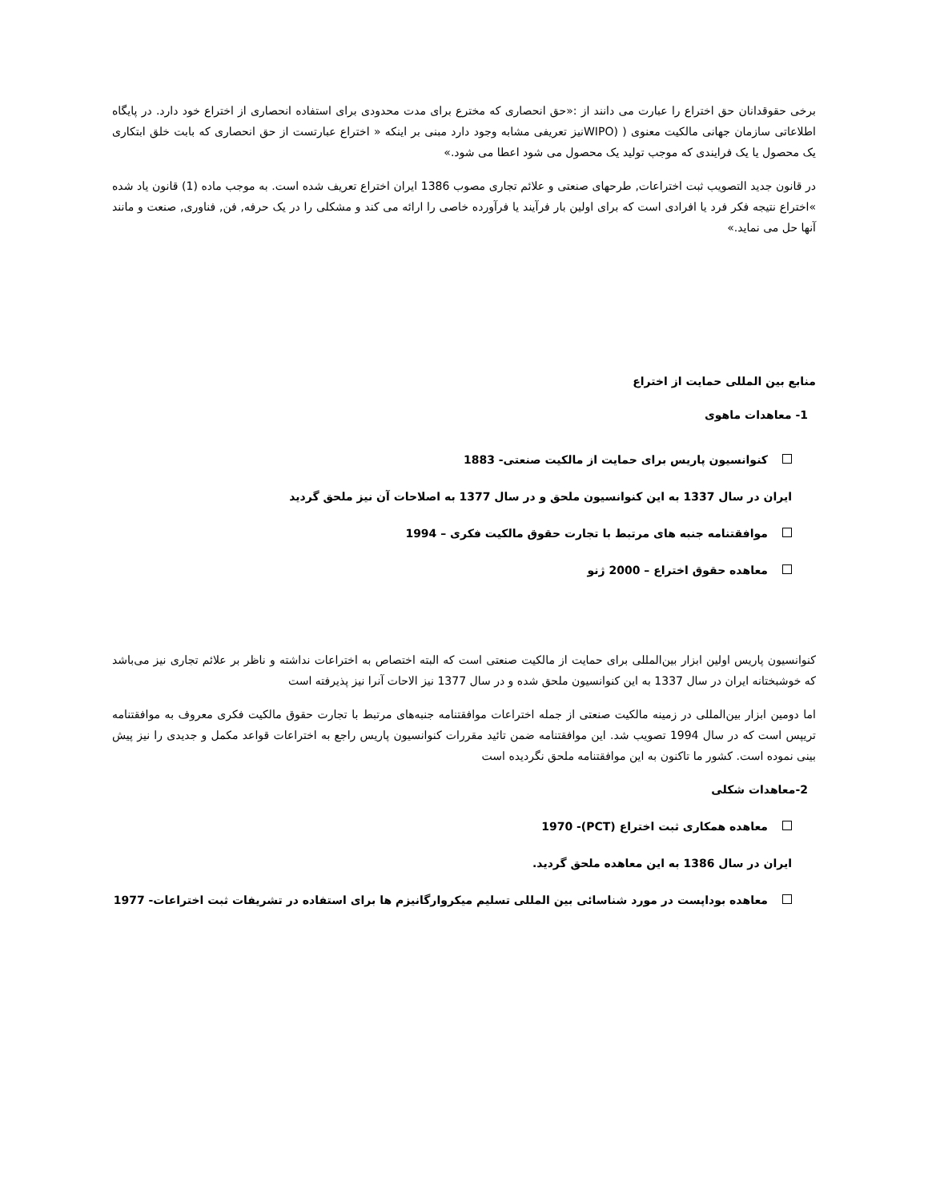برخی حقوقدانان حق اختراع را عبارت می دانند از :«حق انحصاری که مخترع برای مدت محدودی برای استفاده انحصاری از اختراع خود دارد. در پایگاه اطلاعاتی سازمان جهانی مالکیت معنوی ( (WIPOنیز تعریفی مشابه وجود دارد مبنی بر اینکه « اختراع عبارتست از حق انحصاری که بابت خلق ابتکاری یک محصول یا یک فرایندی که موجب تولید یک محصول می شود اعطا می شود.»
در قانون جدید التصویب ثبت اختراعات, طرحهای صنعتی و علائم تجاری مصوب 1386 ایران اختراع تعریف شده است. به موجب ماده (1) قانون یاد شده »اختراع نتیجه فکر فرد یا افرادی است که برای اولین بار فرآیند یا فرآورده خاصی را ارائه می کند و مشکلی را در یک حرفه, فن, فناوری, صنعت و مانند آنها حل می نماید.»
منابع بین المللی حمایت از اختراع
1- معاهدات ماهوی
کنوانسیون پاریس برای حمایت از مالکیت صنعتی- 1883
ایران در سال 1337 به این کنوانسیون ملحق و در سال 1377 به اصلاحات آن نیز ملحق گردید
موافقتنامه جنبه های مرتبط با تجارت حقوق مالکیت فکری – 1994
معاهده حقوق اختراع – 2000 ژنو
کنوانسیون پاریس اولین ابزار بین‌المللی برای حمایت از مالکیت صنعتی است که البته اختصاص به اختراعات نداشته و ناظر بر علائم تجاری نیز می‌باشد که خوشبختانه ایران در سال 1337 به این کنوانسیون ملحق شده و در سال 1377 نیز الاحات آنرا نیز پذیرفته است
اما دومین ابزار بین‌المللی در زمینه مالکیت صنعتی از جمله اختراعات موافقتنامه جنبه‌های مرتبط با تجارت حقوق مالکیت فکری معروف به موافقتنامه تریپس است که در سال 1994 تصویب شد. این موافقتنامه ضمن تائید مقررات کنوانسیون پاریس راجع به اختراعات قواعد مکمل و جدیدی را نیز پیش بینی نموده است. کشور ما تاکنون به این موافقتنامه ملحق نگردیده است
2-معاهدات شکلی
معاهده همکاری ثبت اختراع (PCT)- 1970
ایران در سال 1386 به این معاهده ملحق گردید.
معاهده بوداپست در مورد شناسائی بین المللی تسلیم میکروارگانیزم ها برای استفاده در تشریفات ثبت اختراعات- 1977